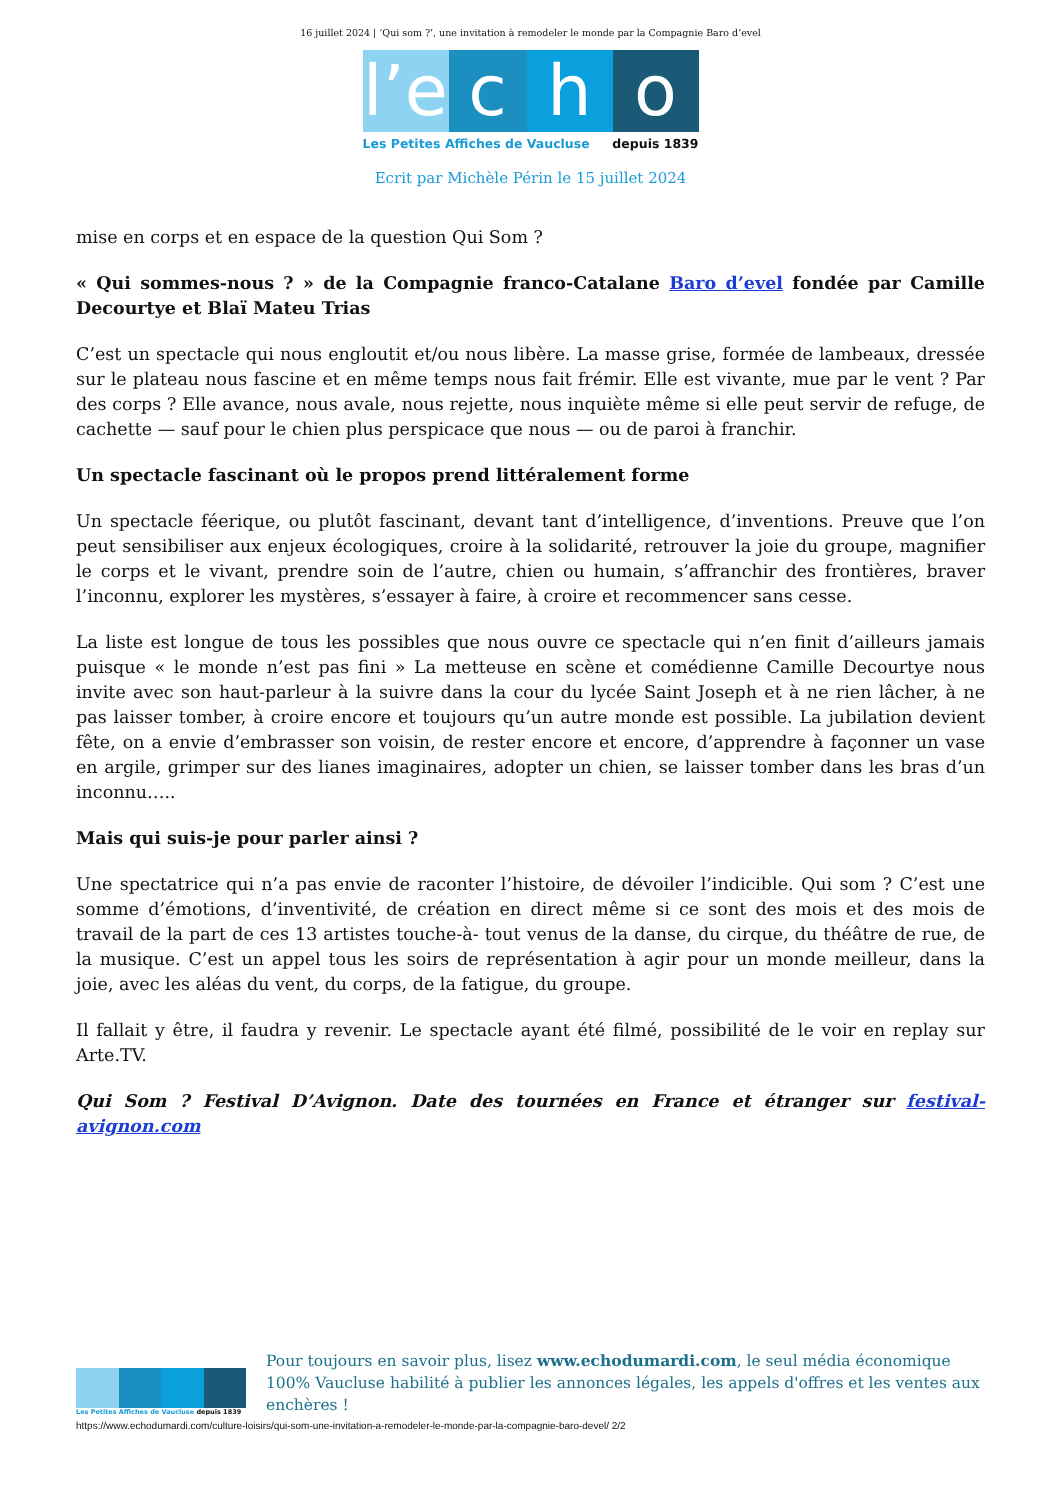16 juillet 2024 | ‘Qui som ?’, une invitation à remodeler le monde par la Compagnie Baro d’evel
l’e
c
h
o
Les Petites Affiches de Vaucluse depuis 1839
Ecrit par Michèle Périn le 15 juillet 2024
mise en corps et en espace de la question Qui Som ?
« Qui sommes-nous ? » de la Compagnie franco-Catalane Baro d’evel fondée par Camille Decourtye et Blaï Mateu Trias
C’est un spectacle qui nous engloutit et/ou nous libère. La masse grise, formée de lambeaux, dressée sur le plateau nous fascine et en même temps nous fait frémir. Elle est vivante, mue par le vent ? Par des corps ? Elle avance, nous avale, nous rejette, nous inquiète même si elle peut servir de refuge, de cachette — sauf pour le chien plus perspicace que nous — ou de paroi à franchir.
Un spectacle fascinant où le propos prend littéralement forme
Un spectacle féerique, ou plutôt fascinant, devant tant d’intelligence, d’inventions. Preuve que l’on peut sensibiliser aux enjeux écologiques, croire à la solidarité, retrouver la joie du groupe, magnifier le corps et le vivant, prendre soin de l’autre, chien ou humain, s’affranchir des frontières, braver l’inconnu, explorer les mystères, s’essayer à faire, à croire et recommencer sans cesse.
La liste est longue de tous les possibles que nous ouvre ce spectacle qui n’en finit d’ailleurs jamais puisque « le monde n’est pas fini » La metteuse en scène et comédienne Camille Decourtye nous invite avec son haut-parleur à la suivre dans la cour du lycée Saint Joseph et à ne rien lâcher, à ne pas laisser tomber, à croire encore et toujours qu’un autre monde est possible. La jubilation devient fête, on a envie d’embrasser son voisin, de rester encore et encore, d’apprendre à façonner un vase en argile, grimper sur des lianes imaginaires, adopter un chien, se laisser tomber dans les bras d’un inconnu…..
Mais qui suis-je pour parler ainsi ?
Une spectatrice qui n’a pas envie de raconter l’histoire, de dévoiler l’indicible. Qui som ? C’est une somme d’émotions, d’inventivité, de création en direct même si ce sont des mois et des mois de travail de la part de ces 13 artistes touche-à- tout venus de la danse, du cirque, du théâtre de rue, de la musique. C’est un appel tous les soirs de représentation à agir pour un monde meilleur, dans la joie, avec les aléas du vent, du corps, de la fatigue, du groupe.
Il fallait y être, il faudra y revenir. Le spectacle ayant été filmé, possibilité de le voir en replay sur Arte.TV.
Qui Som ? Festival D’Avignon. Date des tournées en France et étranger sur festival-avignon.com
Les Petites Affiches de Vaucluse depuis 1839
Pour toujours en savoir plus, lisez www.echodumardi.com, le seul média économique 100% Vaucluse habilité à publier les annonces légales, les appels d'offres et les ventes aux enchères !
https://www.echodumardi.com/culture-loisirs/qui-som-une-invitation-a-remodeler-le-monde-par-la-compagnie-baro-devel/ 2/2